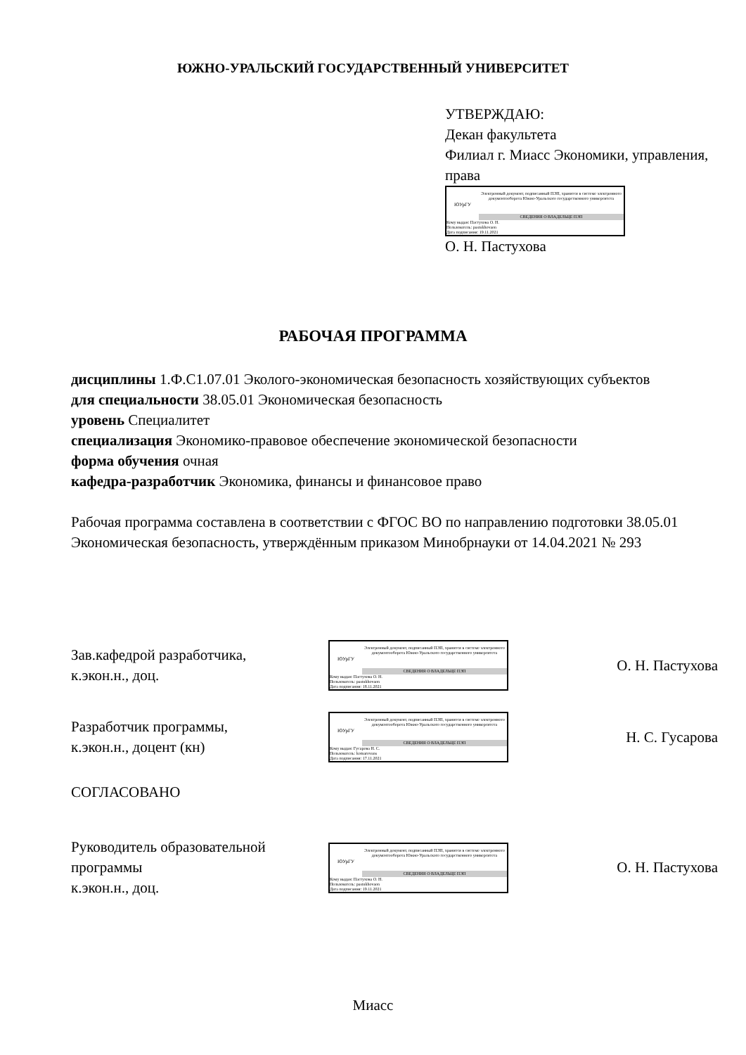ЮЖНО-УРАЛЬСКИЙ ГОСУДАРСТВЕННЫЙ УНИВЕРСИТЕТ
УТВЕРЖДАЮ:
Декан факультета
Филиал г. Миасс Экономики, управления, права
ЮУрГУ
Электронный документ, подписанный ПЭП, хранится в системе электронного документооборота Южно-Уральского государственного университета
СВЕДЕНИЯ О ВЛАДЕЛЬЦЕ ПЭП
Кому выдан: Пастухова О. Н.
Пользователь: pastukhovaon
Дата подписания: 19.11.2021
О. Н. Пастухова
РАБОЧАЯ ПРОГРАММА
дисциплины 1.Ф.С1.07.01 Эколого-экономическая безопасность хозяйствующих субъектов
для специальности 38.05.01 Экономическая безопасность
уровень Специалитет
специализация Экономико-правовое обеспечение экономической безопасности
форма обучения очная
кафедра-разработчик Экономика, финансы и финансовое право
Рабочая программа составлена в соответствии с ФГОС ВО по направлению подготовки 38.05.01 Экономическая безопасность, утверждённым приказом Минобрнауки от 14.04.2021 № 293
Зав.кафедрой разработчика,
к.экон.н., доц.
ЮУрГУ
Электронный документ, подписанный ПЭП, хранится в системе электронного документооборота Южно-Уральского государственного университета
СВЕДЕНИЯ О ВЛАДЕЛЬЦЕ ПЭП
Кому выдан: Пастухова О. Н.
Пользователь: pastukhovaon
Дата подписания: 18.11.2021
О. Н. Пастухова
Разработчик программы,
к.экон.н., доцент (кн)
ЮУрГУ
Электронный документ, подписанный ПЭП, хранится в системе электронного документооборота Южно-Уральского государственного университета
СВЕДЕНИЯ О ВЛАДЕЛЬЦЕ ПЭП
Кому выдан: Гусарова Н. С.
Пользователь: komarovans
Дата подписания: 17.11.2021
Н. С. Гусарова
СОГЛАСОВАНО
Руководитель образовательной программы
к.экон.н., доц.
ЮУрГУ
Электронный документ, подписанный ПЭП, хранится в системе электронного документооборота Южно-Уральского государственного университета
СВЕДЕНИЯ О ВЛАДЕЛЬЦЕ ПЭП
Кому выдан: Пастухова О. Н.
Пользователь: pastukhovaon
Дата подписания: 19.11.2021
О. Н. Пастухова
Миасс